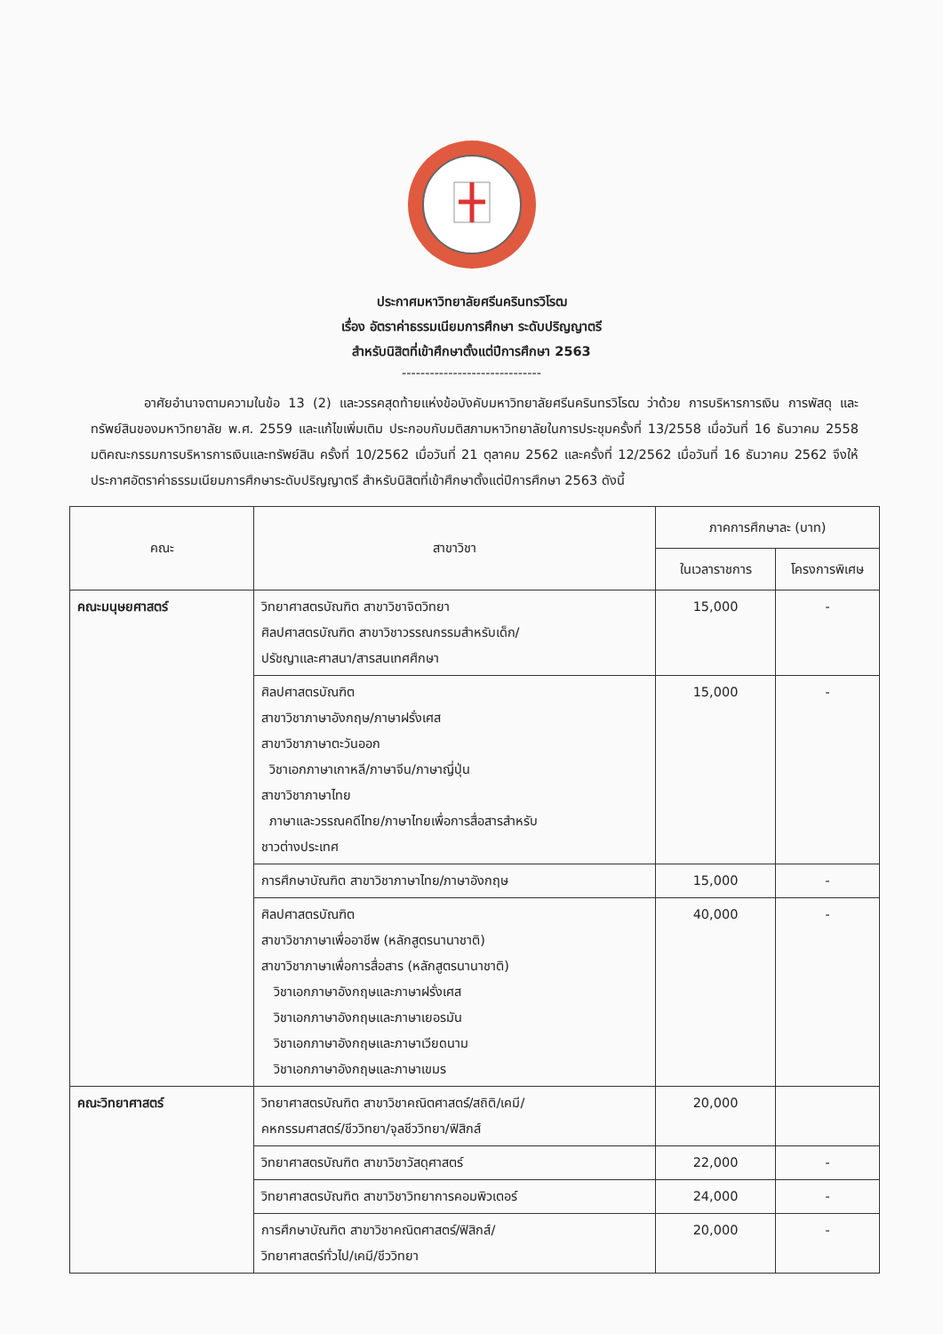ประกาศมหาวิทยาลัยศรีนครินทรวิโรฒ
เรื่อง อัตราค่าธรรมเนียมการศึกษา ระดับปริญญาตรี
สำหรับนิสิตที่เข้าศึกษาตั้งแต่ปีการศึกษา 2563
------------------------------
อาศัยอำนาจตามความในข้อ 13 (2) และวรรคสุดท้ายแห่งข้อบังคับมหาวิทยาลัยศรีนครินทรวิโรฒ ว่าด้วย การบริหารการเงิน การพัสดุ และทรัพย์สินของมหาวิทยาลัย พ.ศ. 2559 และแก้ไขเพิ่มเติม ประกอบกับมติสภามหาวิทยาลัยในการประชุมครั้งที่ 13/2558 เมื่อวันที่ 16 ธันวาคม 2558 มติคณะกรรมการบริหารการเงินและทรัพย์สิน ครั้งที่ 10/2562 เมื่อวันที่ 21 ตุลาคม 2562 และครั้งที่ 12/2562 เมื่อวันที่ 16 ธันวาคม 2562 จึงให้ประกาศอัตราค่าธรรมเนียมการศึกษาระดับปริญญาตรี สำหรับนิสิตที่เข้าศึกษาตั้งแต่ปีการศึกษา 2563 ดังนี้
| คณะ | สาขาวิชา | ภาคการศึกษาละ (บาท) | |
| --- | --- | --- | --- |
| | | ในเวลาราชการ | โครงการพิเศษ |
| คณะมนุษยศาสตร์ | วิทยาศาสตรบัณฑิต สาขาวิชาจิตวิทยา ศิลปศาสตรบัณฑิต สาขาวิชาวรรณกรรมสำหรับเด็ก/ ปรัชญาและศาสนา/สารสนเทศศึกษา | 15,000 | - |
| | ศิลปศาสตรบัณฑิต สาขาวิชาภาษาอังกฤษ/ภาษาฝรั่งเศส สาขาวิชาภาษาตะวันออก วิชาเอกภาษาเกาหลี/ภาษาจีน/ภาษาญี่ปุ่น สาขาวิชาภาษาไทย ภาษาและวรรณคดีไทย/ภาษาไทยเพื่อการสื่อสารสำหรับ ชาวต่างประเทศ | 15,000 | - |
| | การศึกษาบัณฑิต สาขาวิชาภาษาไทย/ภาษาอังกฤษ | 15,000 | - |
| | ศิลปศาสตรบัณฑิต สาขาวิชาภาษาเพื่ออาชีพ (หลักสูตรนานาชาติ) สาขาวิชาภาษาเพื่อการสื่อสาร (หลักสูตรนานาชาติ) วิชาเอกภาษาอังกฤษและภาษาฝรั่งเศส วิชาเอกภาษาอังกฤษและภาษาเยอรมัน วิชาเอกภาษาอังกฤษและภาษาเวียดนาม วิชาเอกภาษาอังกฤษและภาษาเขมร | 40,000 | - |
| คณะวิทยาศาสตร์ | วิทยาศาสตรบัณฑิต สาขาวิชาคณิตศาสตร์/สถิติ/เคมี/ คหกรรมศาสตร์/ชีววิทยา/จุลชีววิทยา/ฟิสิกส์ | 20,000 | |
| | วิทยาศาสตรบัณฑิต สาขาวิชาวัสดุศาสตร์ | 22,000 | - |
| | วิทยาศาสตรบัณฑิต สาขาวิชาวิทยาการคอมพิวเตอร์ | 24,000 | - |
| | การศึกษาบัณฑิต สาขาวิชาคณิตศาสตร์/ฟิสิกส์/ วิทยาศาสตร์ทั่วไป/เคมี/ชีววิทยา | 20,000 | - |